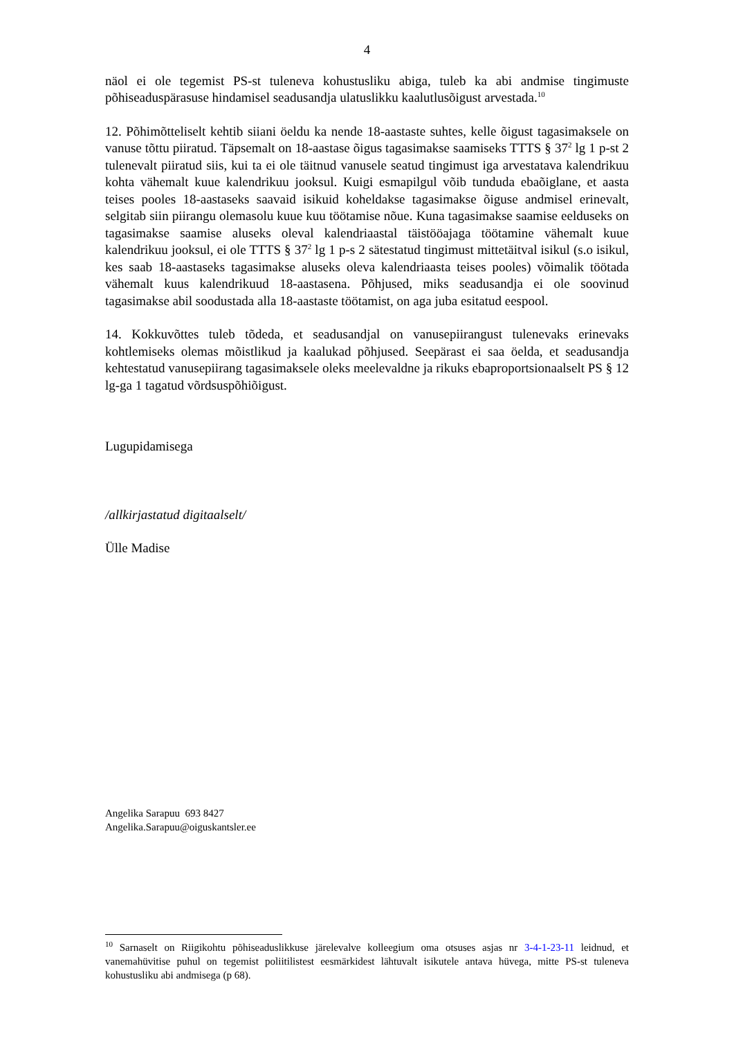4
näol ei ole tegemist PS-st tuleneva kohustusliku abiga, tuleb ka abi andmise tingimuste põhiseaduspärasuse hindamisel seadusandja ulatuslikku kaalutlusõigust arvestada.<sup>10</sup>
12. Põhimõtteliselt kehtib siiani öeldu ka nende 18-aastaste suhtes, kelle õigust tagasimaksele on vanuse tõttu piiratud. Täpsemalt on 18-aastase õigus tagasimakse saamiseks TTTS § 37<sup>2</sup> lg 1 p-st 2 tulenevalt piiratud siis, kui ta ei ole täitnud vanusele seatud tingimust iga arvestatava kalendrikuu kohta vähemalt kuue kalendrikuu jooksul. Kuigi esmapilgul võib tunduda ebaõiglane, et aasta teises pooles 18-aastaseks saavaid isikuid koheldakse tagasimakse õiguse andmisel erinevalt, selgitab siin piirangu olemasolu kuue kuu töötamise nõue. Kuna tagasimakse saamise eelduseks on tagasimakse saamise aluseks oleval kalendriaastal täistööajaga töötamine vähemalt kuue kalendrikuu jooksul, ei ole TTTS § 37<sup>2</sup> lg 1 p-s 2 sätestatud tingimust mittetäitval isikul (s.o isikul, kes saab 18-aastaseks tagasimakse aluseks oleva kalendriaasta teises pooles) võimalik töötada vähemalt kuus kalendrikuud 18-aastasena. Põhjused, miks seadusandja ei ole soovinud tagasimakse abil soodustada alla 18-aastaste töötamist, on aga juba esitatud eespool.
14. Kokkuvõttes tuleb tõdeda, et seadusandjal on vanusepiirangust tulenevaks erinevaks kohtlemiseks olemas mõistlikud ja kaalukad põhjused. Seepärast ei saa öelda, et seadusandja kehtestatud vanusepiirang tagasimaksele oleks meelevaldne ja rikuks ebaproportsionaalselt PS § 12 lg-ga 1 tagatud võrdsuspõhiõigust.
Lugupidamisega
/allkirjastatud digitaalselt/
Ülle Madise
Angelika Sarapuu 693 8427
Angelika.Sarapuu@oiguskantsler.ee
<sup>10</sup> Sarnaselt on Riigikohtu põhiseaduslikkuse järelevalve kolleegium oma otsuses asjas nr 3-4-1-23-11 leidnud, et vanemahüvitise puhul on tegemist poliitilistest eesmärkidest lähtuvalt isikutele antava hüvega, mitte PS-st tuleneva kohustusliku abi andmisega (p 68).